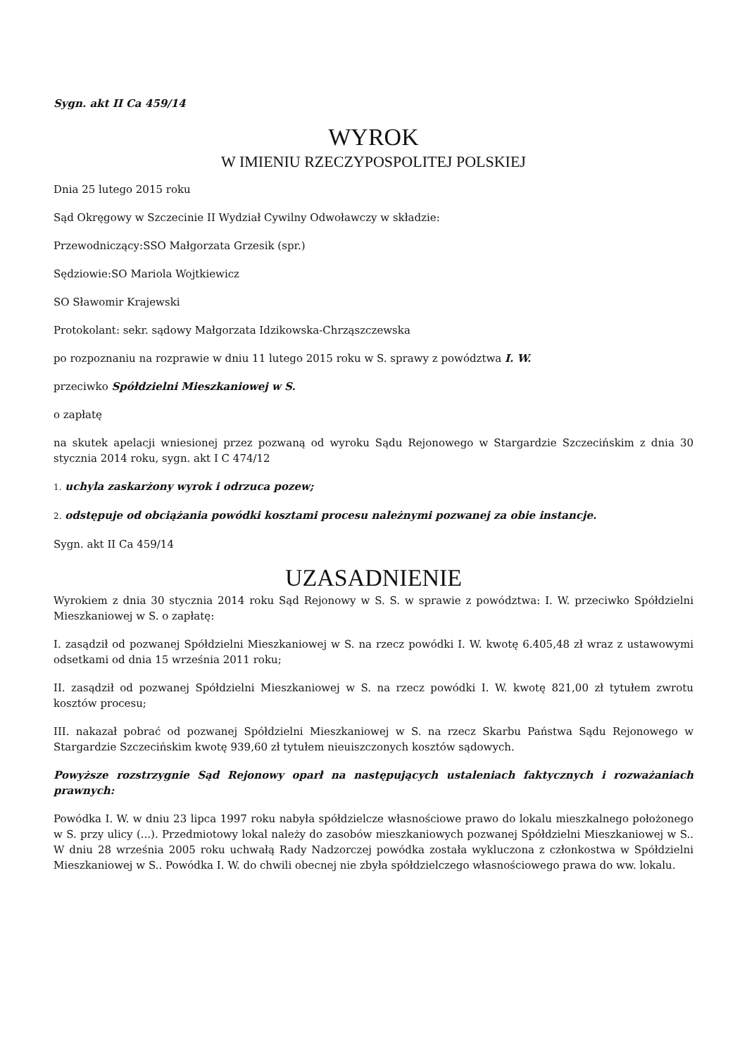Sygn. akt II Ca 459/14
WYROK
W IMIENIU RZECZYPOSPOLITEJ POLSKIEJ
Dnia 25 lutego 2015 roku
Sąd Okręgowy w Szczecinie II Wydział Cywilny Odwoławczy w składzie:
Przewodniczący:SSO Małgorzata Grzesik (spr.)
Sędziowie:SO Mariola Wojtkiewicz
SO Sławomir Krajewski
Protokolant: sekr. sądowy Małgorzata Idzikowska-Chrząszczewska
po rozpoznaniu na rozprawie w dniu 11 lutego 2015 roku w S. sprawy z powództwa I. W.
przeciwko Spółdzielni Mieszkaniowej w S.
o zapłatę
na skutek apelacji wniesionej przez pozwaną od wyroku Sądu Rejonowego w Stargardzie Szczecińskim z dnia 30 stycznia 2014 roku, sygn. akt I C 474/12
1. uchyla zaskarżony wyrok i odrzuca pozew;
2. odstępuje od obciążania powódki kosztami procesu należnymi pozwanej za obie instancje.
Sygn. akt II Ca 459/14
UZASADNIENIE
Wyrokiem z dnia 30 stycznia 2014 roku Sąd Rejonowy w S. S. w sprawie z powództwa: I. W. przeciwko Spółdzielni Mieszkaniowej w S. o zapłatę:
I. zasądził od pozwanej Spółdzielni Mieszkaniowej w S. na rzecz powódki I. W. kwotę 6.405,48 zł wraz z ustawowymi odsetkami od dnia 15 września 2011 roku;
II. zasądził od pozwanej Spółdzielni Mieszkaniowej w S. na rzecz powódki I. W. kwotę 821,00 zł tytułem zwrotu kosztów procesu;
III. nakazał pobrać od pozwanej Spółdzielni Mieszkaniowej w S. na rzecz Skarbu Państwa Sądu Rejonowego w Stargardzie Szczecińskim kwotę 939,60 zł tytułem nieuiszczonych kosztów sądowych.
Powyższe rozstrzygnie Sąd Rejonowy oparł na następujących ustaleniach faktycznych i rozważaniach prawnych:
Powódka I. W. w dniu 23 lipca 1997 roku nabyła spółdzielcze własnościowe prawo do lokalu mieszkalnego położonego w S. przy ulicy (...). Przedmiotowy lokal należy do zasobów mieszkaniowych pozwanej Spółdzielni Mieszkaniowej w S.. W dniu 28 września 2005 roku uchwałą Rady Nadzorczej powódka została wykluczona z członkostwa w Spółdzielni Mieszkaniowej w S.. Powódka I. W. do chwili obecnej nie zbyła spółdzielczego własnościowego prawa do ww. lokalu.